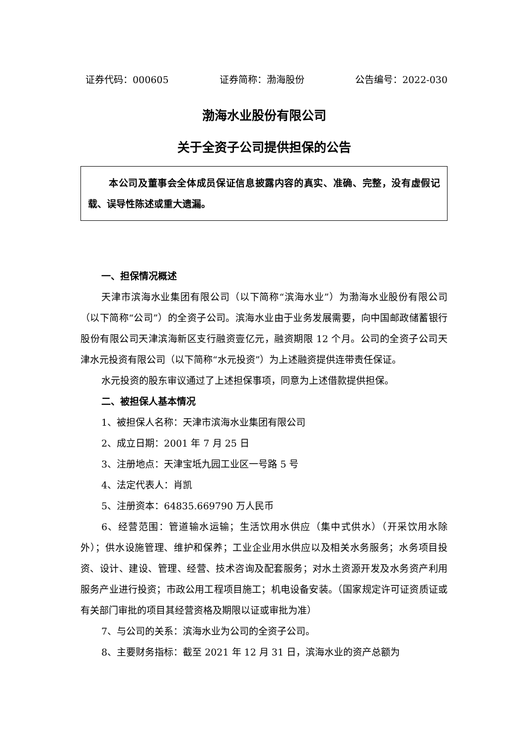证券代码：000605 证券简称：渤海股份 公告编号：2022-030
渤海水业股份有限公司
关于全资子公司提供担保的公告
本公司及董事会全体成员保证信息披露内容的真实、准确、完整，没有虚假记载、误导性陈述或重大遗漏。
一、担保情况概述
天津市滨海水业集团有限公司（以下简称“滨海水业”）为渤海水业股份有限公司（以下简称“公司”）的全资子公司。滨海水业由于业务发展需要，向中国邮政储蓄银行股份有限公司天津滨海新区支行融资壹亿元，融资期限 12 个月。公司的全资子公司天津水元投资有限公司（以下简称“水元投资”）为上述融资提供连带责任保证。
水元投资的股东审议通过了上述担保事项，同意为上述借款提供担保。
二、被担保人基本情况
1、被担保人名称：天津市滨海水业集团有限公司
2、成立日期：2001 年 7 月 25 日
3、注册地点：天津宝坻九园工业区一号路 5 号
4、法定代表人：肖凯
5、注册资本：64835.669790 万人民币
6、经营范围：管道输水运输；生活饮用水供应（集中式供水）（开采饮用水除外）；供水设施管理、维护和保养；工业企业用水供应以及相关水务服务；水务项目投资、设计、建设、管理、经营、技术咨询及配套服务；对水土资源开发及水务资产利用服务产业进行投资；市政公用工程项目施工；机电设备安装。（国家规定许可证资质证或有关部门审批的项目其经营资格及期限以证或审批为准）
7、与公司的关系：滨海水业为公司的全资子公司。
8、主要财务指标：截至 2021 年 12 月 31 日，滨海水业的资产总额为